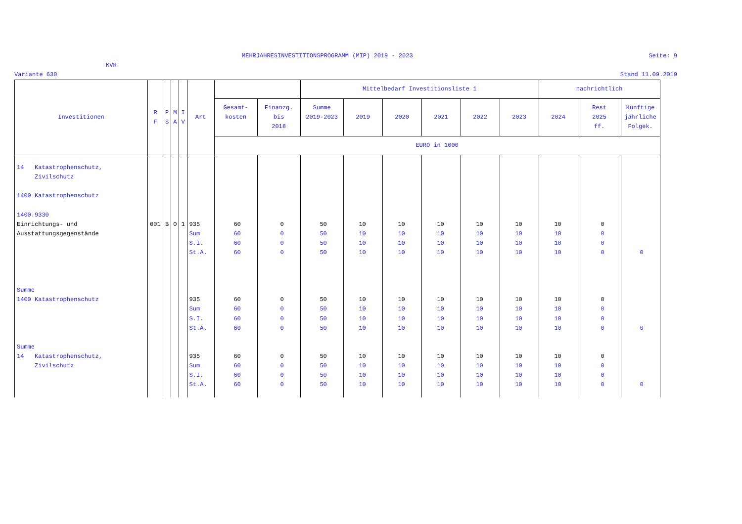MEHRJAHRESINVESTITIONSPROGRAMM (MIP) 2019 - 2023 Seite: 9
KVR
Variante 630 Stand 11.09.2019
| Investitionen | R F | P S | M A | I V | Art | | | Mittelbedarf Investitionsliste 1 | | | | | | nachrichtlich | | |
| --- | --- | --- | --- | --- | --- | --- | --- | --- | --- | --- | --- | --- | --- | --- | --- | --- |
| | | | | | | Gesamt- kosten | Finanzg. bis 2018 | Summe 2019-2023 | 2019 | 2020 | 2021 | 2022 | 2023 | 2024 | Rest 2025 ff. | Künftige jährliche Folgek. |
| | | | | | | EURO in 1000 | | | | | | | | | | |
| 14 Katastrophenschutz, | | | | | | | | | | | | | | | | |
| Zivilschutz | | | | | | | | | | | | | | | | |
| 1400 Katastrophenschutz | | | | | | | | | | | | | | | | |
| 1400.9330 | | | | | | | | | | | | | | | | |
| Einrichtungs- und | 001 | B | O | 1 | 935 | 60 | 0 | 50 | 10 | 10 | 10 | 10 | 10 | 10 | 0 | |
| Ausstattungsgegenstände | | | | | Sum | 60 | 0 | 50 | 10 | 10 | 10 | 10 | 10 | 10 | 0 | |
| | | | | | S.I. | 60 | 0 | 50 | 10 | 10 | 10 | 10 | 10 | 10 | 0 | |
| | | | | | St.A. | 60 | 0 | 50 | 10 | 10 | 10 | 10 | 10 | 10 | 0 | 0 |
| Summe | | | | | | | | | | | | | | | | |
| 1400 Katastrophenschutz | | | | | 935 | 60 | 0 | 50 | 10 | 10 | 10 | 10 | 10 | 10 | 0 | |
| | | | | | Sum | 60 | 0 | 50 | 10 | 10 | 10 | 10 | 10 | 10 | 0 | |
| | | | | | S.I. | 60 | 0 | 50 | 10 | 10 | 10 | 10 | 10 | 10 | 0 | |
| | | | | | St.A. | 60 | 0 | 50 | 10 | 10 | 10 | 10 | 10 | 10 | 0 | 0 |
| Summe | | | | | | | | | | | | | | | | |
| 14 Katastrophenschutz, | | | | | 935 | 60 | 0 | 50 | 10 | 10 | 10 | 10 | 10 | 10 | 0 | |
| Zivilschutz | | | | | Sum | 60 | 0 | 50 | 10 | 10 | 10 | 10 | 10 | 10 | 0 | |
| | | | | | S.I. | 60 | 0 | 50 | 10 | 10 | 10 | 10 | 10 | 10 | 0 | |
| | | | | | St.A. | 60 | 0 | 50 | 10 | 10 | 10 | 10 | 10 | 10 | 0 | 0 |